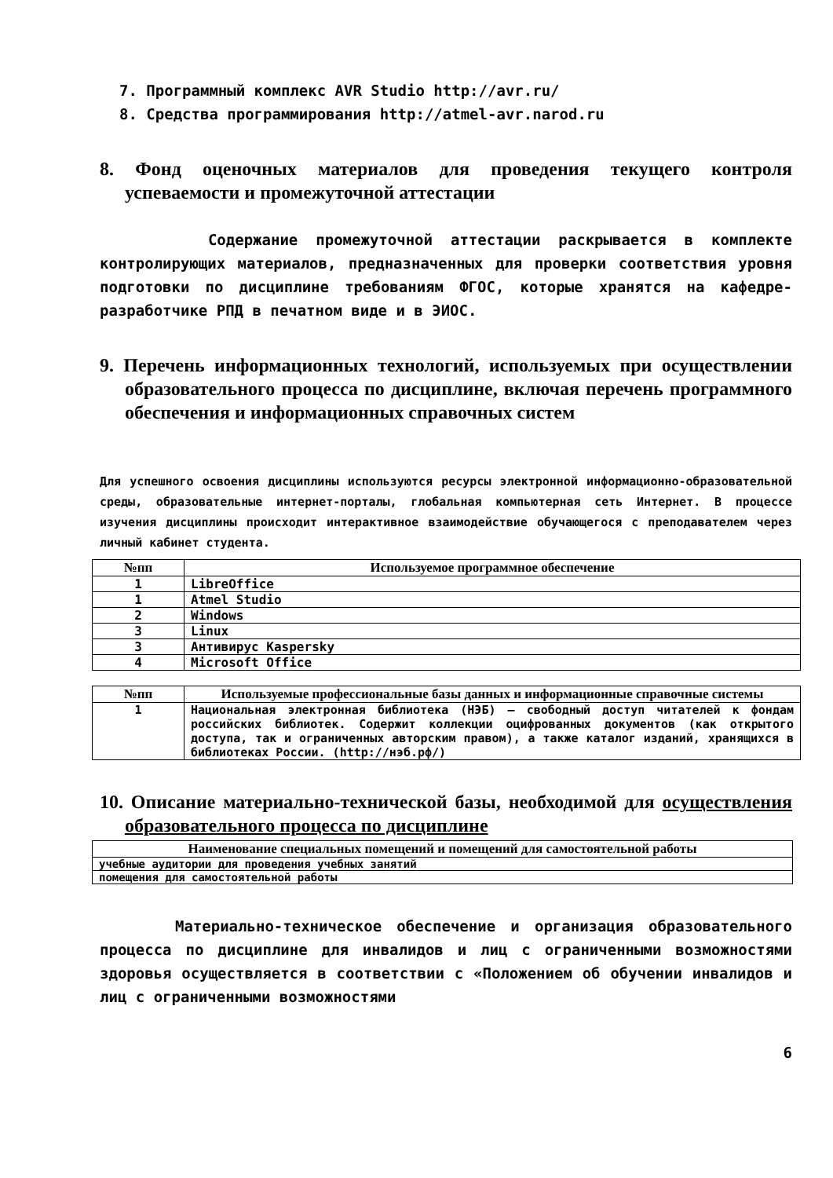7. Программный комплекс AVR Studio http://avr.ru/
8. Средства программирования http://atmel-avr.narod.ru
8. Фонд оценочных материалов для проведения текущего контроля успеваемости и промежуточной аттестации
Содержание промежуточной аттестации раскрывается в комплекте контролирующих материалов, предназначенных для проверки соответствия уровня подготовки по дисциплине требованиям ФГОС, которые хранятся на кафедре-разработчике РПД в печатном виде и в ЭИОС.
9. Перечень информационных технологий, используемых при осуществлении образовательного процесса по дисциплине, включая перечень программного обеспечения и информационных справочных систем
Для успешного освоения дисциплины используются ресурсы электронной информационно-образовательной среды, образовательные интернет-порталы, глобальная компьютерная сеть Интернет. В процессе изучения дисциплины происходит интерактивное взаимодействие обучающегося с преподавателем через личный кабинет студента.
| №пп | Используемое программное обеспечение |
| --- | --- |
| 1 | LibreOffice |
| 1 | Atmel Studio |
| 2 | Windows |
| 3 | Linux |
| 3 | Антивирус Kaspersky |
| 4 | Microsoft Office |
| №пп | Используемые профессиональные базы данных и информационные справочные системы |
| --- | --- |
| 1 | Национальная электронная библиотека (НЭБ) — свободный доступ читателей к фондам российских библиотек. Содержит коллекции оцифрованных документов (как открытого доступа, так и ограниченных авторским правом), а также каталог изданий, хранящихся в библиотеках России. (http://нэб.рф/) |
10. Описание материально-технической базы, необходимой для осуществления образовательного процесса по дисциплине
| Наименование специальных помещений и помещений для самостоятельной работы |
| --- |
| учебные аудитории для проведения учебных занятий |
| помещения для самостоятельной работы |
Материально-техническое обеспечение и организация образовательного процесса по дисциплине для инвалидов и лиц с ограниченными возможностями здоровья осуществляется в соответствии с «Положением об обучении инвалидов и лиц с ограниченными возможностями
6